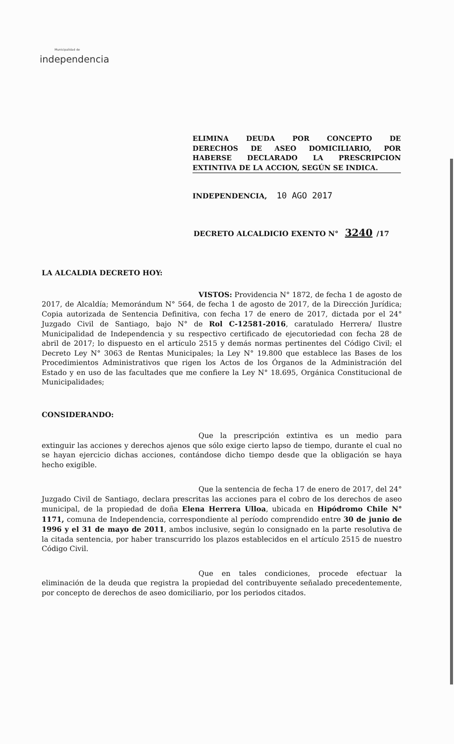Municipalidad de
independencia
ELIMINA DEUDA POR CONCEPTO DE
DERECHOS DE ASEO DOMICILIARIO, POR
HABERSE DECLARADO LA PRESCRIPCION
EXTINTIVA DE LA ACCION, SEGÚN SE INDICA.
INDEPENDENCIA, 10 AGO 2017
DECRETO ALCALDICIO EXENTO N° 3240 /17
LA ALCALDIA DECRETO HOY:
VISTOS: Providencia N° 1872, de fecha 1 de agosto de 2017, de Alcaldía; Memorándum N° 564, de fecha 1 de agosto de 2017, de la Dirección Jurídica; Copia autorizada de Sentencia Definitiva, con fecha 17 de enero de 2017, dictada por el 24° Juzgado Civil de Santiago, bajo N° de Rol C-12581-2016, caratulado Herrera/ Ilustre Municipalidad de Independencia y su respectivo certificado de ejecutoriedad con fecha 28 de abril de 2017; lo dispuesto en el artículo 2515 y demás normas pertinentes del Código Civil; el Decreto Ley N° 3063 de Rentas Municipales; la Ley N° 19.800 que establece las Bases de los Procedimientos Administrativos que rigen los Actos de los Órganos de la Administración del Estado y en uso de las facultades que me confiere la Ley N° 18.695, Orgánica Constitucional de Municipalidades;
CONSIDERANDO:
Que la prescripción extintiva es un medio para extinguir las acciones y derechos ajenos que sólo exige cierto lapso de tiempo, durante el cual no se hayan ejercicio dichas acciones, contándose dicho tiempo desde que la obligación se haya hecho exigible.
Que la sentencia de fecha 17 de enero de 2017, del 24° Juzgado Civil de Santiago, declara prescritas las acciones para el cobro de los derechos de aseo municipal, de la propiedad de doña Elena Herrera Ulloa, ubicada en Hipódromo Chile N° 1171, comuna de Independencia, correspondiente al período comprendido entre 30 de junio de 1996 y el 31 de mayo de 2011, ambos inclusive, según lo consignado en la parte resolutiva de la citada sentencia, por haber transcurrido los plazos establecidos en el artículo 2515 de nuestro Código Civil.
Que en tales condiciones, procede efectuar la eliminación de la deuda que registra la propiedad del contribuyente señalado precedentemente, por concepto de derechos de aseo domiciliario, por los periodos citados.